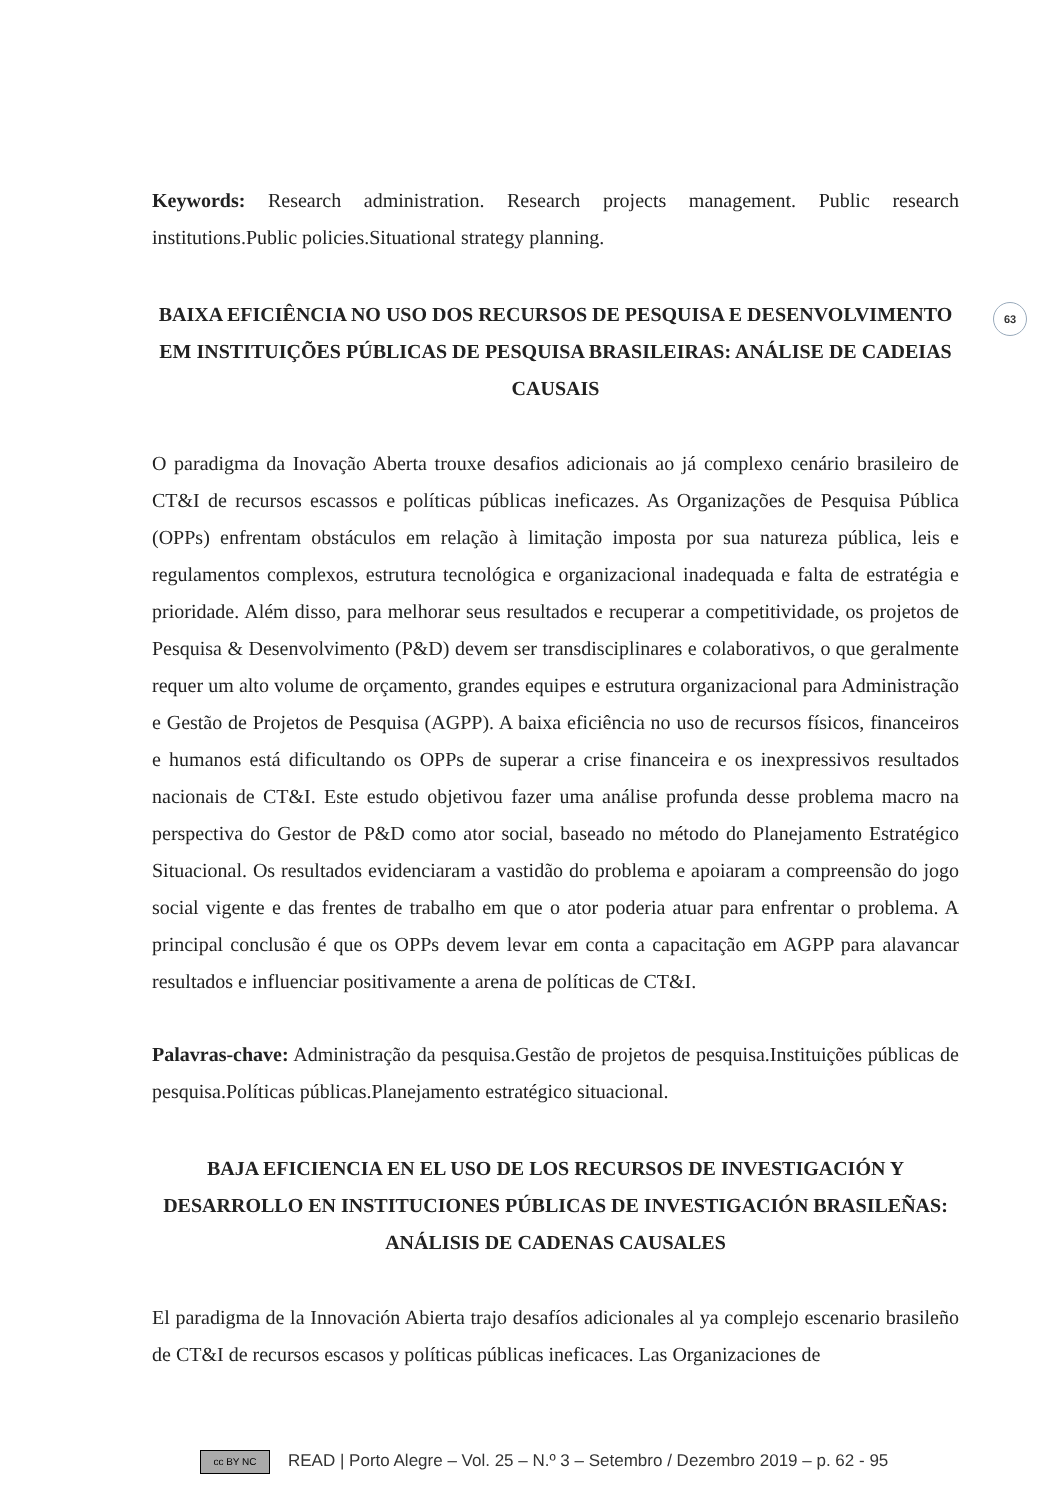63
Keywords: Research administration. Research projects management. Public research institutions.Public policies.Situational strategy planning.
BAIXA EFICIÊNCIA NO USO DOS RECURSOS DE PESQUISA E DESENVOLVIMENTO EM INSTITUIÇÕES PÚBLICAS DE PESQUISA BRASILEIRAS: ANÁLISE DE CADEIAS CAUSAIS
O paradigma da Inovação Aberta trouxe desafios adicionais ao já complexo cenário brasileiro de CT&I de recursos escassos e políticas públicas ineficazes. As Organizações de Pesquisa Pública (OPPs) enfrentam obstáculos em relação à limitação imposta por sua natureza pública, leis e regulamentos complexos, estrutura tecnológica e organizacional inadequada e falta de estratégia e prioridade. Além disso, para melhorar seus resultados e recuperar a competitividade, os projetos de Pesquisa & Desenvolvimento (P&D) devem ser transdisciplinares e colaborativos, o que geralmente requer um alto volume de orçamento, grandes equipes e estrutura organizacional para Administração e Gestão de Projetos de Pesquisa (AGPP). A baixa eficiência no uso de recursos físicos, financeiros e humanos está dificultando os OPPs de superar a crise financeira e os inexpressivos resultados nacionais de CT&I. Este estudo objetivou fazer uma análise profunda desse problema macro na perspectiva do Gestor de P&D como ator social, baseado no método do Planejamento Estratégico Situacional. Os resultados evidenciaram a vastidão do problema e apoiaram a compreensão do jogo social vigente e das frentes de trabalho em que o ator poderia atuar para enfrentar o problema. A principal conclusão é que os OPPs devem levar em conta a capacitação em AGPP para alavancar resultados e influenciar positivamente a arena de políticas de CT&I.
Palavras-chave: Administração da pesquisa.Gestão de projetos de pesquisa.Instituições públicas de pesquisa.Políticas públicas.Planejamento estratégico situacional.
BAJA EFICIENCIA EN EL USO DE LOS RECURSOS DE INVESTIGACIÓN Y DESARROLLO EN INSTITUCIONES PÚBLICAS DE INVESTIGACIÓN BRASILEÑAS: ANÁLISIS DE CADENAS CAUSALES
El paradigma de la Innovación Abierta trajo desafíos adicionales al ya complejo escenario brasileño de CT&I de recursos escasos y políticas públicas ineficaces. Las Organizaciones de
cc BY NC READ | Porto Alegre – Vol. 25 – N.º 3 – Setembro / Dezembro 2019 – p. 62 - 95